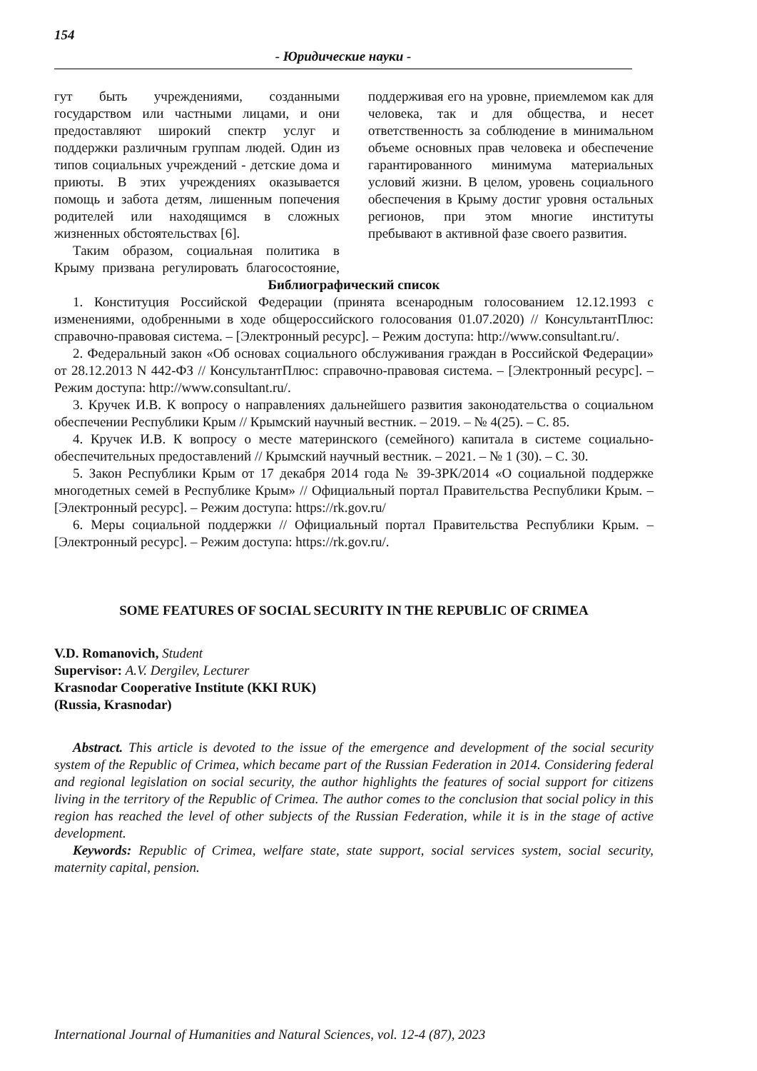154
- Юридические науки -
гут быть учреждениями, созданными государством или частными лицами, и они предоставляют широкий спектр услуг и поддержки различным группам людей. Один из типов социальных учреждений - детские дома и приюты. В этих учреждениях оказывается помощь и забота детям, лишенным попечения родителей или находящимся в сложных жизненных обстоятельствах [6].
Таким образом, социальная политика в Крыму призвана регулировать благосостояние, поддерживая его на уровне, приемлемом как для человека, так и для общества, и несет ответственность за соблюдение в минимальном объеме основных прав человека и обеспечение гарантированного минимума материальных условий жизни. В целом, уровень социального обеспечения в Крыму достиг уровня остальных регионов, при этом многие институты пребывают в активной фазе своего развития.
Библиографический список
1. Конституция Российской Федерации (принята всенародным голосованием 12.12.1993 с изменениями, одобренными в ходе общероссийского голосования 01.07.2020) // КонсультантПлюс: справочно-правовая система. – [Электронный ресурс]. – Режим доступа: http://www.consultant.ru/.
2. Федеральный закон «Об основах социального обслуживания граждан в Российской Федерации» от 28.12.2013 N 442-ФЗ // КонсультантПлюс: справочно-правовая система. – [Электронный ресурс]. – Режим доступа: http://www.consultant.ru/.
3. Кручек И.В. К вопросу о направлениях дальнейшего развития законодательства о социальном обеспечении Республики Крым // Крымский научный вестник. – 2019. – № 4(25). – С. 85.
4. Кручек И.В. К вопросу о месте материнского (семейного) капитала в системе социально-обеспечительных предоставлений // Крымский научный вестник. – 2021. – № 1 (30). – С. 30.
5. Закон Республики Крым от 17 декабря 2014 года № 39-ЗРК/2014 «О социальной поддержке многодетных семей в Республике Крым» // Официальный портал Правительства Республики Крым. – [Электронный ресурс]. – Режим доступа: https://rk.gov.ru/
6. Меры социальной поддержки // Официальный портал Правительства Республики Крым. – [Электронный ресурс]. – Режим доступа: https://rk.gov.ru/.
SOME FEATURES OF SOCIAL SECURITY IN THE REPUBLIC OF CRIMEA
V.D. Romanovich, Student
Supervisor: A.V. Dergilev, Lecturer
Krasnodar Cooperative Institute (KKI RUK)
(Russia, Krasnodar)
Abstract. This article is devoted to the issue of the emergence and development of the social security system of the Republic of Crimea, which became part of the Russian Federation in 2014. Considering federal and regional legislation on social security, the author highlights the features of social support for citizens living in the territory of the Republic of Crimea. The author comes to the conclusion that social policy in this region has reached the level of other subjects of the Russian Federation, while it is in the stage of active development.
Keywords: Republic of Crimea, welfare state, state support, social services system, social security, maternity capital, pension.
International Journal of Humanities and Natural Sciences, vol. 12-4 (87), 2023